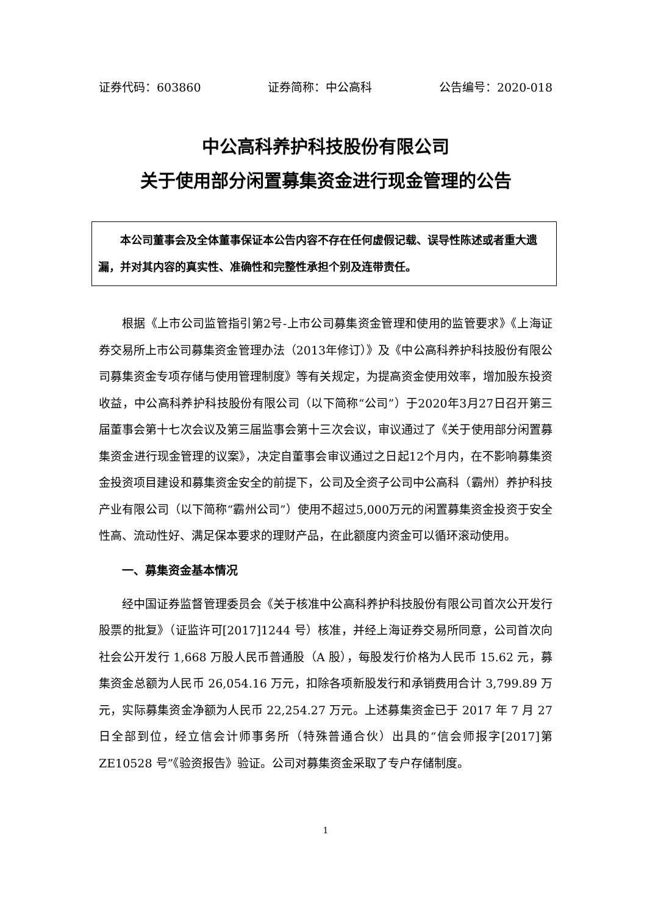证券代码：603860 证券简称：中公高科 公告编号：2020-018
中公高科养护科技股份有限公司
关于使用部分闲置募集资金进行现金管理的公告
本公司董事会及全体董事保证本公告内容不存在任何虚假记载、误导性陈述或者重大遗漏，并对其内容的真实性、准确性和完整性承担个别及连带责任。
根据《上市公司监管指引第2号-上市公司募集资金管理和使用的监管要求》《上海证券交易所上市公司募集资金管理办法（2013年修订）》及《中公高科养护科技股份有限公司募集资金专项存储与使用管理制度》等有关规定，为提高资金使用效率，增加股东投资收益，中公高科养护科技股份有限公司（以下简称“公司”）于2020年3月27日召开第三届董事会第十七次会议及第三届监事会第十三次会议，审议通过了《关于使用部分闲置募集资金进行现金管理的议案》，决定自董事会审议通过之日起12个月内，在不影响募集资金投资项目建设和募集资金安全的前提下，公司及全资子公司中公高科（霸州）养护科技产业有限公司（以下简称“霸州公司”）使用不超过5,000万元的闲置募集资金投资于安全性高、流动性好、满足保本要求的理财产品，在此额度内资金可以循环滚动使用。
一、募集资金基本情况
经中国证券监督管理委员会《关于核准中公高科养护科技股份有限公司首次公开发行股票的批复》（证监许可[2017]1244 号）核准，并经上海证券交易所同意，公司首次向社会公开发行 1,668 万股人民币普通股（A 股），每股发行价格为人民币 15.62 元，募集资金总额为人民币 26,054.16 万元，扣除各项新股发行和承销费用合计 3,799.89 万元，实际募集资金净额为人民币 22,254.27 万元。上述募集资金已于 2017 年 7 月 27 日全部到位，经立信会计师事务所（特殊普通合伙）出具的“信会师报字[2017]第 ZE10528 号”《验资报告》验证。公司对募集资金采取了专户存储制度。
1